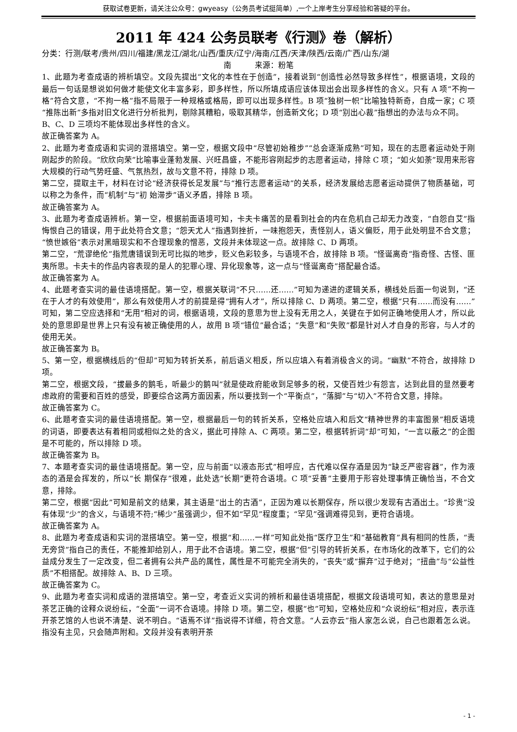获取试卷更新，请关注公众号：gwyeasy（公务员考试挺简单）,一个上岸考生分享经验和答疑的平台。
2011 年 424 公务员联考《行测》卷（解析）
分类：行测/联考/贵州/四川/福建/黑龙江/湖北/山西/重庆/辽宁/海南/江西/天津/陕西/云南/广西/山东/湖
南　　　来源：粉笔
1、此题为考查成语的辨析填空。文段先提出“文化的本性在于创造”，接着说到“创造性必然导致多样性”，根据语境，文段的最后一句话是想说如何做才能使文化丰富多彩，即多样性，所以所填成语应该体现出会出现多样性的含义。只有 A 项“不拘一格”符合文意，“不拘一格”指不局限于一种规格或格局，即可以出现多样性。B 项“独树一帜”比喻独特新奇，自成一家；C 项“推陈出新”多指对旧文化进行分析批判，剔除其糟粕，吸取其精华，创造新文化；D 项“别出心裁”指想出的办法与众不同。
B、C、D 三项均不能体现出多样性的含义。
故正确答案为 A。
2、此题为考查成语和实词的混搭填空。第一空，根据文段中“尽管初始稚步”“总会逐渐成熟”可知，现在的志愿者运动处于刚刚起步的阶段。“欣欣向荣”比喻事业蓬勃发展、兴旺昌盛，不能形容刚起步的志愿者运动，排除 C 项；“如火如荼”现用来形容大规模的行动气势旺盛、气氛热烈，故与文意不符，排除 D 项。
第二空，提取主干，材料在讨论“经济获得长足发展”与“推行志愿者运动”的关系，经济发展给志愿者运动提供了物质基础，可以称之为条件，而“机制”与“初 始滞步”语义矛盾，排除 B 项。
故正确答案为 A。
3、此题为考查成语辨析。第一空，根据前面语境可知，卡夫卡痛苦的是看到社会的内在危机自己却无力改变，“自怨自艾”指悔恨自己的错误，用于此处符合文意；“怨天尤人”指遇到挫折，一味抱怨天，责怪别人，语义偏贬，用于此处明显不合文意；“愤世嫉俗”表示对黑暗现实和不合理现象的憎恶，文段并未体现这一点。故排除 C、D 两项。
第二空，“荒谬绝伦”指荒唐错误到无可比拟的地步，贬义色彩较多，与语境不合，故排除 B 项。“怪诞离奇”指奇怪、古怪、匪夷所思。卡夫卡的作品内容表现的是人的犯罪心理、异化现象等，这一点与“怪诞离奇”搭配最合适。
故正确答案为 A。
4、此题考查实词的最佳语境搭配。第一空，根据关联词“不只……还……”可知为递进的逻辑关系，横线处后面一句说到，“还在于人才的有效使用”，那么有效使用人才的前提是得“拥有人才”，所以排除 C、D 两项。第二空，根据“只有……而没有……”可知，第二空应选择和“无用”相对的词，根据语境，文段的意思为世上没有无用之人，关键在于如何正确地使用人才，所以此处的意思即是世界上只有没有被正确使用的人，故用 B 项“错位”最合适；“失意”和“失败”都是针对人才自身的形容，与人才的使用无关。
故正确答案为 B。
5、第一空，根据横线后的“但却”可知为转折关系，前后语义相反，所以应填入有着消极含义的词。“幽默”不符合，故排除 D 项。
第二空，根据文段，“拔最多的鹅毛，听最少的鹅叫”就是使政府能收到足够多的税，又使百姓少有怨言，达到此目的显然要考虑政府的需要和百姓的感受，即要综合这两方面因素，所以要找到一个“平衡点”，“落脚”与“切入”不符合文意，排除。
故正确答案为 C。
6、此题考查实词的最佳语境搭配。第一空，根据最后一句的转折关系，空格处应填入和后文“精神世界的丰富图景”相反语境的词语，即要表达有着相同或相似之处的含义，据此可排除 A、C 两项。第二空，根据转折词“却”可知，“一言以蔽之”的企图是不可能的，所以排除 D 项。
故正确答案为 B。
7、本题考查实词的最佳语境搭配。第一空，应与前面“以液态形式”相呼应，古代难以保存酒是因为“缺乏严密容器”，作为液态的酒是会挥发的，所以“长 期保存”很难，此处选“长期”更符合语境。C 项“妥善”主要用于形容处理事情正确恰当，不合文意，排除。
第二空，根据“因此”可知是前文的结果，其主语是“出土的古酒”，正因为难以长期保存，所以很少发现有古酒出土。“珍贵”没有体现“少”的含义，与语境不符;“稀少”虽强调少，但不如“罕见”程度重；“罕见”强调难得见到，更符合语境。
故正确答案为 A。
8、此题为考查成语和实词的混搭填空。第一空，根据“和……一样”可知此处指“医疗卫生”和“基础教育”具有相同的性质，“责无旁贷”指自己的责任，不能推卸给别人，用于此不合语境。第二空，根据“但”引导的转折关系，在市场化的改革下，它们的公益成分发生了一定改变，但二者拥有公共产品的属性，属性是不可能完全消失的，“丧失”或“摒弃”过于绝对；“扭曲”与“公益性质”不相搭配。故排除 A、B、D 三项。
故正确答案为 C。
9、此题为考查实词和成语的混搭填空。第一空，考查近义实词的辨析和最佳语境搭配，根据文段语境可知，表达的意思是对茶艺正确的诠释众说纷纭，“全面”一词不合语境。排除 D 项。第二空，根据“也”可知，空格处应和“众说纷纭”相对应，表示连开茶艺馆的人也说不清楚、说不明白。“语焉不详”指说得不详细，符合文意。“人云亦云”指人家怎么说，自己也跟着怎么说。指没有主见，只会随声附和。文段并没有表明开茶
- 1 -